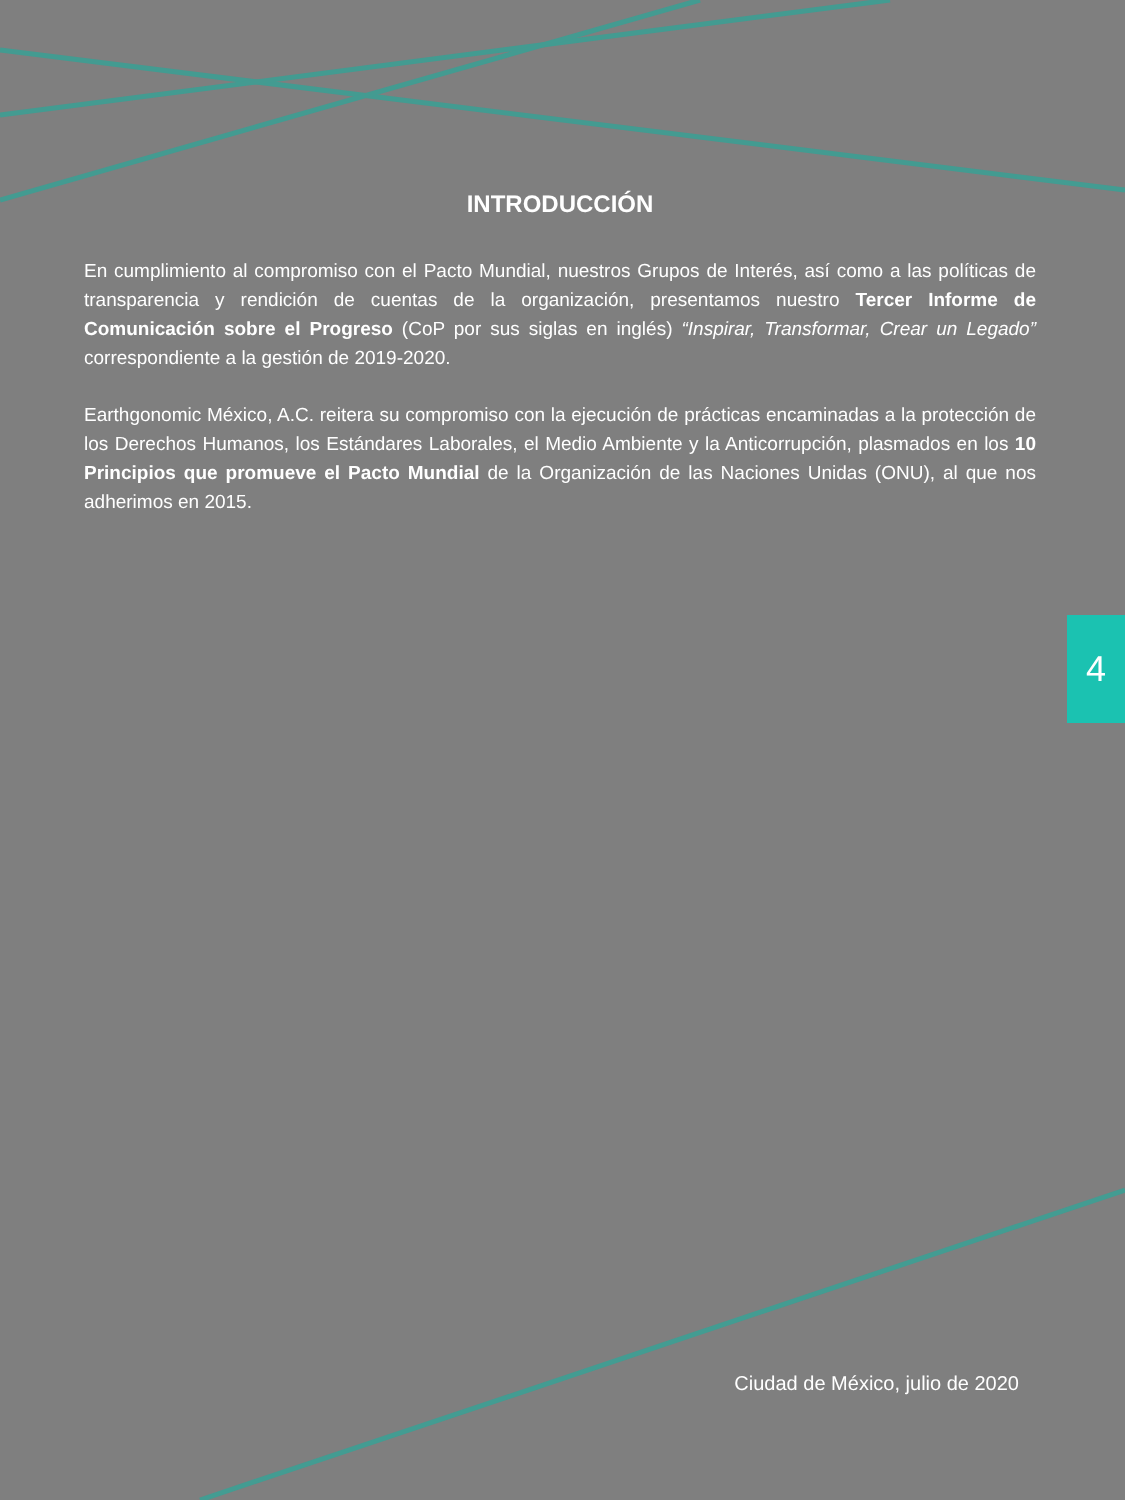INTRODUCCIÓN
En cumplimiento al compromiso con el Pacto Mundial, nuestros Grupos de Interés, así como a las políticas de transparencia y rendición de cuentas de la organización, presentamos nuestro Tercer Informe de Comunicación sobre el Progreso (CoP por sus siglas en inglés) “Inspirar, Transformar, Crear un Legado” correspondiente a la gestión de 2019-2020.
Earthgonomic México, A.C. reitera su compromiso con la ejecución de prácticas encaminadas a la protección de los Derechos Humanos, los Estándares Laborales, el Medio Ambiente y la Anticorrupción, plasmados en los 10 Principios que promueve el Pacto Mundial de la Organización de las Naciones Unidas (ONU), al que nos adherimos en 2015.
4
Ciudad de México, julio de 2020